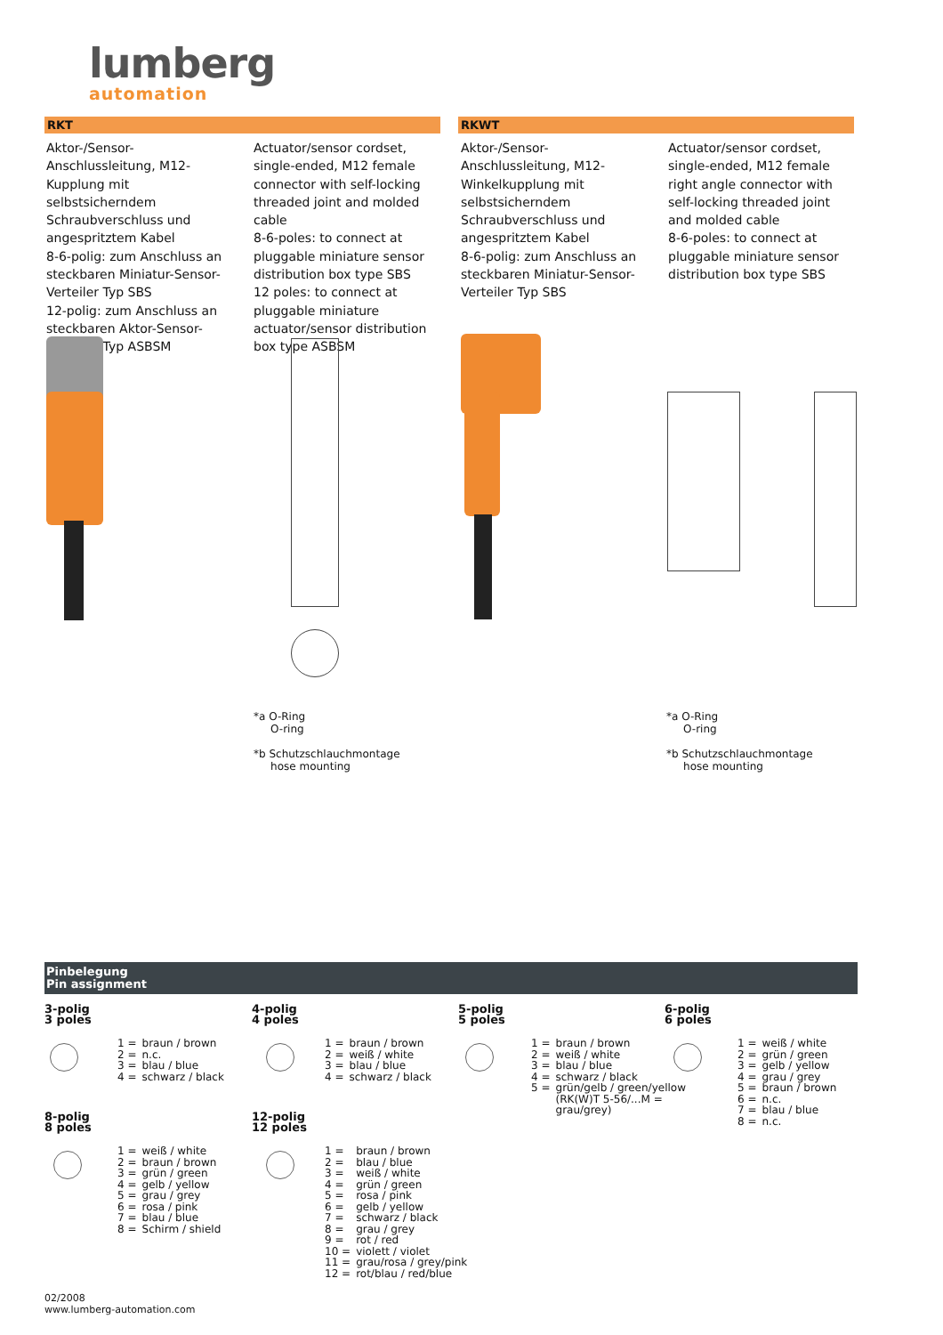lumberg
automation
RKT RKWT
Aktor-/Sensor-Anschlussleitung, M12-Kupplung mit selbstsicherndem Schraubverschluss und angespritztem Kabel
8-6-polig: zum Anschluss an steckbaren Miniatur-Sensor-Verteiler Typ SBS
12-polig: zum Anschluss an steckbaren Aktor-Sensor-Verteiler Typ ASBSM
Actuator/sensor cordset, single-ended, M12 female connector with self-locking threaded joint and molded cable
8-6-poles: to connect at pluggable miniature sensor distribution box type SBS
12 poles: to connect at pluggable miniature actuator/sensor distribution box type ASBSM
Aktor-/Sensor-Anschlussleitung, M12-Winkelkupplung mit selbstsicherndem Schraubverschluss und angespritztem Kabel
8-6-polig: zum Anschluss an steckbaren Miniatur-Sensor-Verteiler Typ SBS
Actuator/sensor cordset, single-ended, M12 female right angle connector with self-locking threaded joint and molded cable
8-6-poles: to connect at pluggable miniature sensor distribution box type SBS
*a O-Ring
O-ring
*b Schutzschlauchmontage
hose mounting
*a O-Ring
O-ring
*b Schutzschlauchmontage
hose mounting
Pinbelegung
Pin assignment
3-polig
3 poles
| 1 = | braun / brown |
| 2 = | n.c. |
| 3 = | blau / blue |
| 4 = | schwarz / black |
4-polig
4 poles
| 1 = | braun / brown |
| 2 = | weiß / white |
| 3 = | blau / blue |
| 4 = | schwarz / black |
5-polig
5 poles
| 1 = | braun / brown |
| 2 = | weiß / white |
| 3 = | blau / blue |
| 4 = | schwarz / black |
| 5 = | grün/gelb / green/yellow (RK(W)T 5-56/...M = grau/grey) |
6-polig
6 poles
| 1 = | weiß / white |
| 2 = | grün / green |
| 3 = | gelb / yellow |
| 4 = | grau / grey |
| 5 = | braun / brown |
| 6 = | n.c. |
| 7 = | blau / blue |
| 8 = | n.c. |
8-polig
8 poles
| 1 = | weiß / white |
| 2 = | braun / brown |
| 3 = | grün / green |
| 4 = | gelb / yellow |
| 5 = | grau / grey |
| 6 = | rosa / pink |
| 7 = | blau / blue |
| 8 = | Schirm / shield |
12-polig
12 poles
| 1 = | braun / brown |
| 2 = | blau / blue |
| 3 = | weiß / white |
| 4 = | grün / green |
| 5 = | rosa / pink |
| 6 = | gelb / yellow |
| 7 = | schwarz / black |
| 8 = | grau / grey |
| 9 = | rot / red |
| 10 = | violett / violet |
| 11 = | grau/rosa / grey/pink |
| 12 = | rot/blau / red/blue |
02/2008
www.lumberg-automation.com